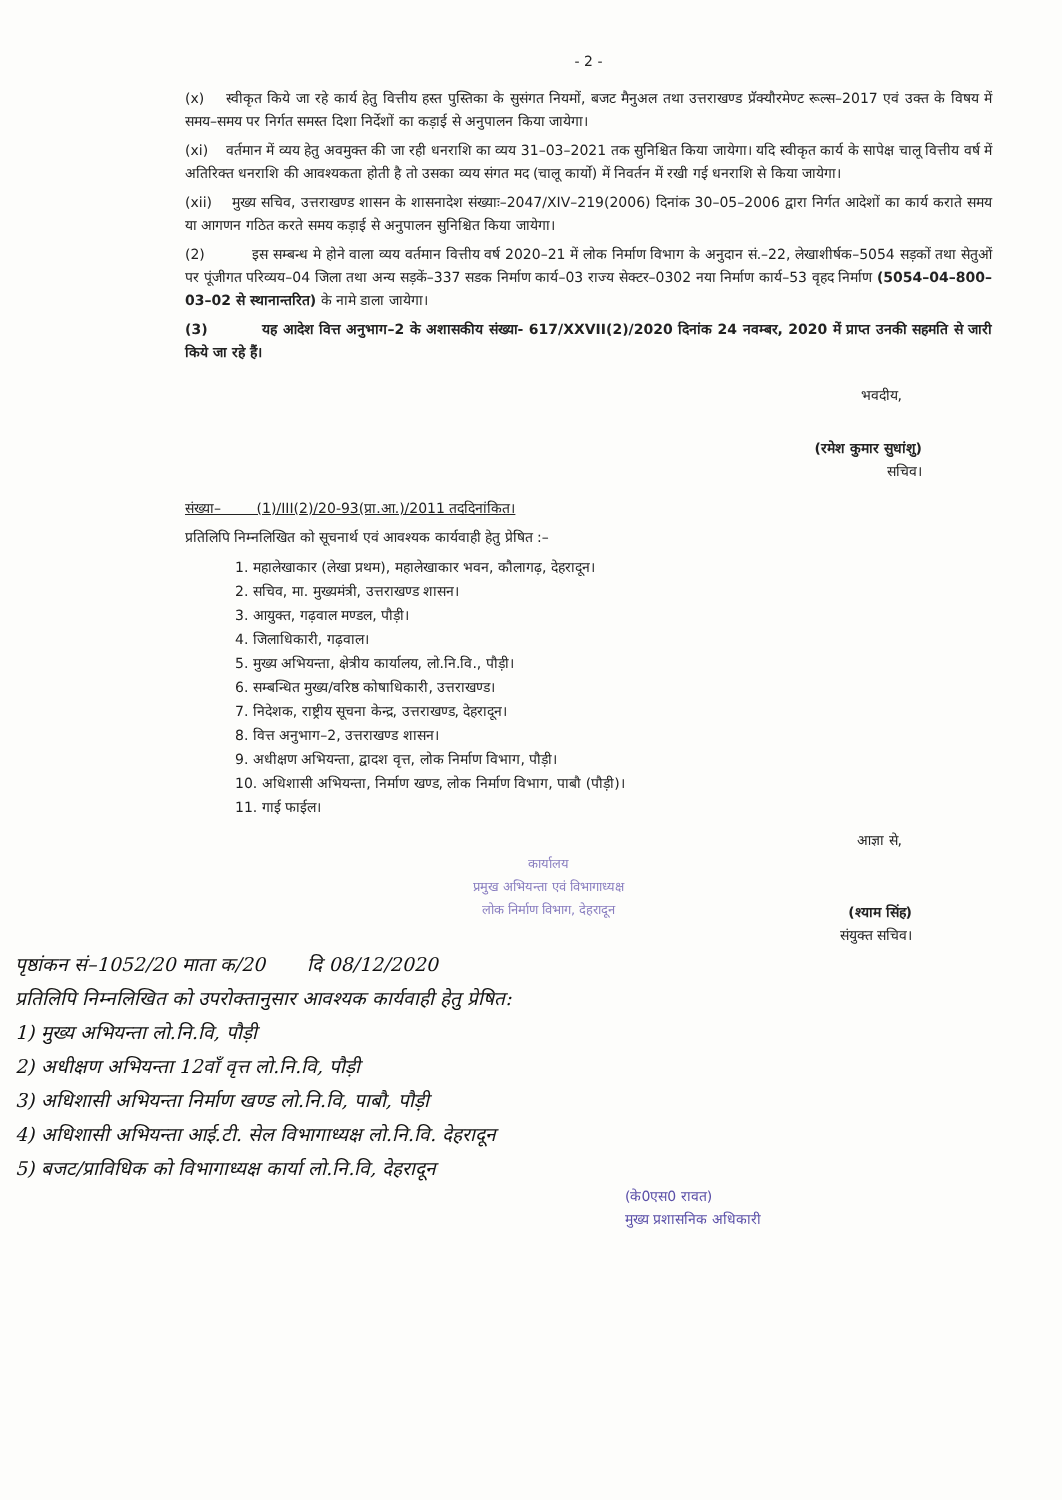- 2 -
(x) स्वीकृत किये जा रहे कार्य हेतु वित्तीय हस्त पुस्तिका के सुसंगत नियमों, बजट मैनुअल तथा उत्तराखण्ड प्रॅक्यौरमेण्ट रूल्स–2017 एवं उक्त के विषय में समय–समय पर निर्गत समस्त दिशा निर्देशों का कड़ाई से अनुपालन किया जायेगा।
(xi) वर्तमान में व्यय हेतु अवमुक्त की जा रही धनराशि का व्यय 31–03–2021 तक सुनिश्चित किया जायेगा। यदि स्वीकृत कार्य के सापेक्ष चालू वित्तीय वर्ष में अतिरिक्त धनराशि की आवश्यकता होती है तो उसका व्यय संगत मद (चालू कार्यो) में निवर्तन में रखी गई धनराशि से किया जायेगा।
(xii) मुख्य सचिव, उत्तराखण्ड शासन के शासनादेश संख्याः–2047/XIV–219(2006) दिनांक 30–05–2006 द्वारा निर्गत आदेशों का कार्य कराते समय या आगणन गठित करते समय कड़ाई से अनुपालन सुनिश्चित किया जायेगा।
(2) इस सम्बन्ध मे होने वाला व्यय वर्तमान वित्तीय वर्ष 2020–21 में लोक निर्माण विभाग के अनुदान सं.–22, लेखाशीर्षक–5054 सड़कों तथा सेतुओं पर पूंजीगत परिव्यय–04 जिला तथा अन्य सड़कें–337 सडक निर्माण कार्य–03 राज्य सेक्टर–0302 नया निर्माण कार्य–53 वृहद निर्माण (5054–04–800–03–02 से स्थानान्तरित) के नामे डाला जायेगा।
(3) यह आदेश वित्त अनुभाग–2 के अशासकीय संख्या- 617/XXVII(2)/2020 दिनांक 24 नवम्बर, 2020 में प्राप्त उनकी सहमति से जारी किये जा रहे हैं।
भवदीय,
(रमेश कुमार सुधांशु)
सचिव।
संख्या– (1)/III(2)/20-93(प्रा.आ.)/2011 तददिनांकित।
प्रतिलिपि निम्नलिखित को सूचनार्थ एवं आवश्यक कार्यवाही हेतु प्रेषित :–
1. महालेखाकार (लेखा प्रथम), महालेखाकार भवन, कौलागढ़, देहरादून।
2. सचिव, मा. मुख्यमंत्री, उत्तराखण्ड शासन।
3. आयुक्त, गढ़वाल मण्डल, पौड़ी।
4. जिलाधिकारी, गढ़वाल।
5. मुख्य अभियन्ता, क्षेत्रीय कार्यालय, लो.नि.वि., पौड़ी।
6. सम्बन्धित मुख्य/वरिष्ठ कोषाधिकारी, उत्तराखण्ड।
7. निदेशक, राष्ट्रीय सूचना केन्द्र, उत्तराखण्ड, देहरादून।
8. वित्त अनुभाग–2, उत्तराखण्ड शासन।
9. अधीक्षण अभियन्ता, द्वादश वृत्त, लोक निर्माण विभाग, पौड़ी।
10. अधिशासी अभियन्ता, निर्माण खण्ड, लोक निर्माण विभाग, पाबौ (पौड़ी)।
11. गाई फाईल।
आज्ञा से,
कार्यालय
प्रमुख अभियन्ता एवं विभागाध्यक्ष
लोक निर्माण विभाग, देहरादून
(श्याम सिंह)
संयुक्त सचिव।
पृष्ठांकन सं–1052/20 माता क/20 दि 08/12/2020
प्रतिलिपि निम्नलिखित को उपरोक्तानुसार आवश्यक कार्यवाही हेतु प्रेषित:
1) मुख्य अभियन्ता लो.नि.वि, पौड़ी
2) अधीक्षण अभियन्ता 12वाँ वृत्त लो.नि.वि, पौड़ी
3) अधिशासी अभियन्ता निर्माण खण्ड लो.नि.वि, पाबौ, पौड़ी
4) अधिशासी अभियन्ता आई.टी. सेल विभागाध्यक्ष लो.नि.वि. देहरादून
5) बजट/प्राविधिक को विभागाध्यक्ष कार्या लो.नि.वि, देहरादून
(के0एस0 रावत)
मुख्य प्रशासनिक अधिकारी